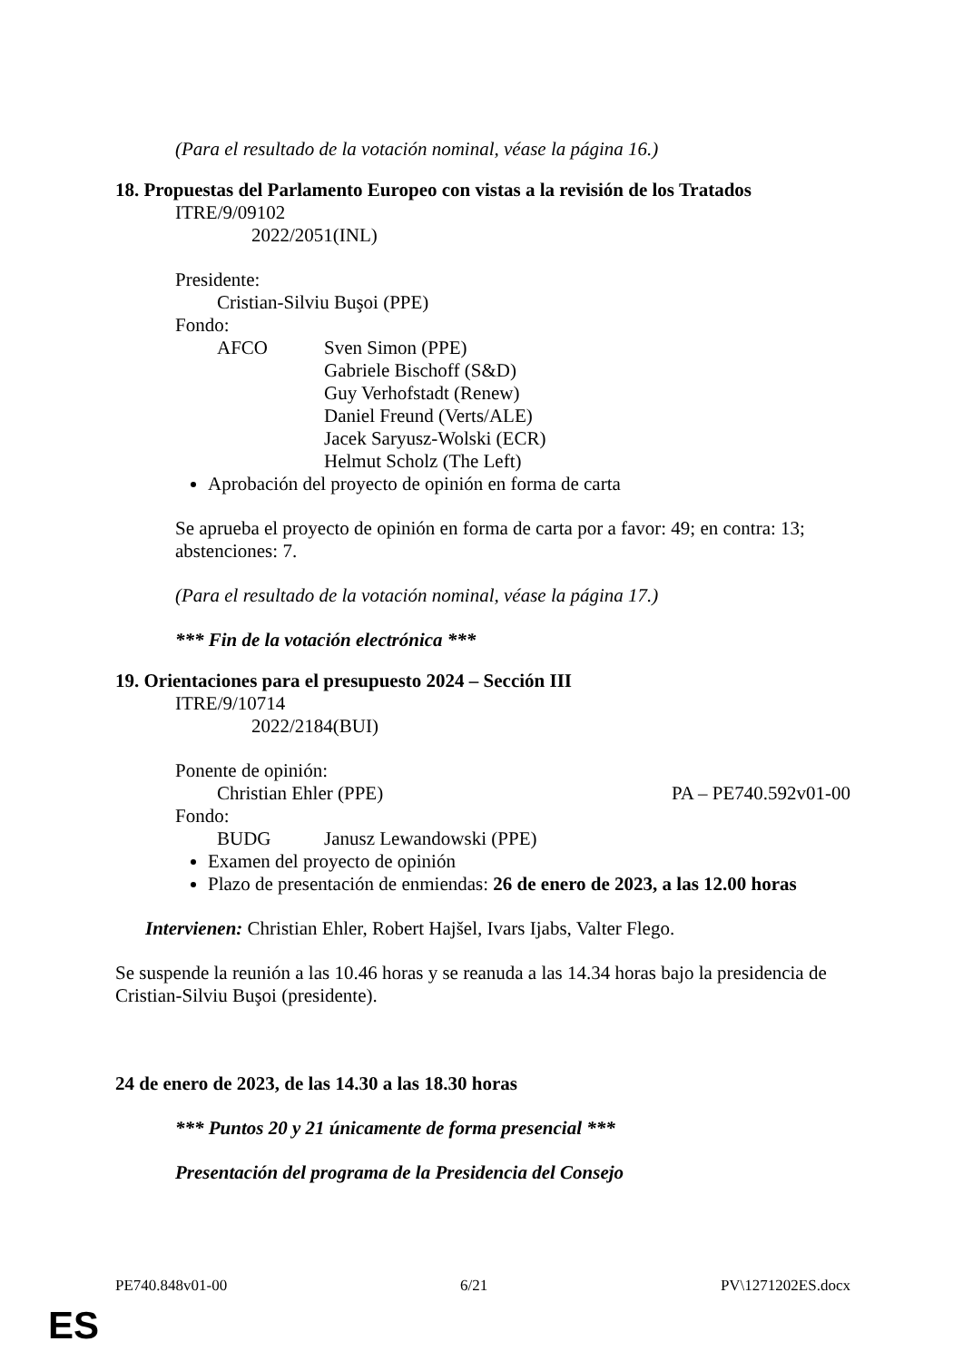(Para el resultado de la votación nominal, véase la página 16.)
18. Propuestas del Parlamento Europeo con vistas a la revisión de los Tratados
ITRE/9/09102
2022/2051(INL)
Presidente:
Cristian-Silviu Buşoi (PPE)
Fondo:
AFCO Sven Simon (PPE)
Gabriele Bischoff (S&D)
Guy Verhofstadt (Renew)
Daniel Freund (Verts/ALE)
Jacek Saryusz-Wolski (ECR)
Helmut Scholz (The Left)
Aprobación del proyecto de opinión en forma de carta
Se aprueba el proyecto de opinión en forma de carta por a favor: 49; en contra: 13; abstenciones: 7.
(Para el resultado de la votación nominal, véase la página 17.)
*** Fin de la votación electrónica ***
19. Orientaciones para el presupuesto 2024 – Sección III
ITRE/9/10714
2022/2184(BUI)
Ponente de opinión:
Christian Ehler (PPE) PA – PE740.592v01-00
Fondo:
BUDG Janusz Lewandowski (PPE)
Examen del proyecto de opinión
Plazo de presentación de enmiendas: 26 de enero de 2023, a las 12.00 horas
Intervienen: Christian Ehler, Robert Hajšel, Ivars Ijabs, Valter Flego.
Se suspende la reunión a las 10.46 horas y se reanuda a las 14.34 horas bajo la presidencia de Cristian-Silviu Buşoi (presidente).
24 de enero de 2023, de las 14.30 a las 18.30 horas
*** Puntos 20 y 21 únicamente de forma presencial ***
Presentación del programa de la Presidencia del Consejo
PE740.848v01-00 6/21 PV\1271202ES.docx
ES